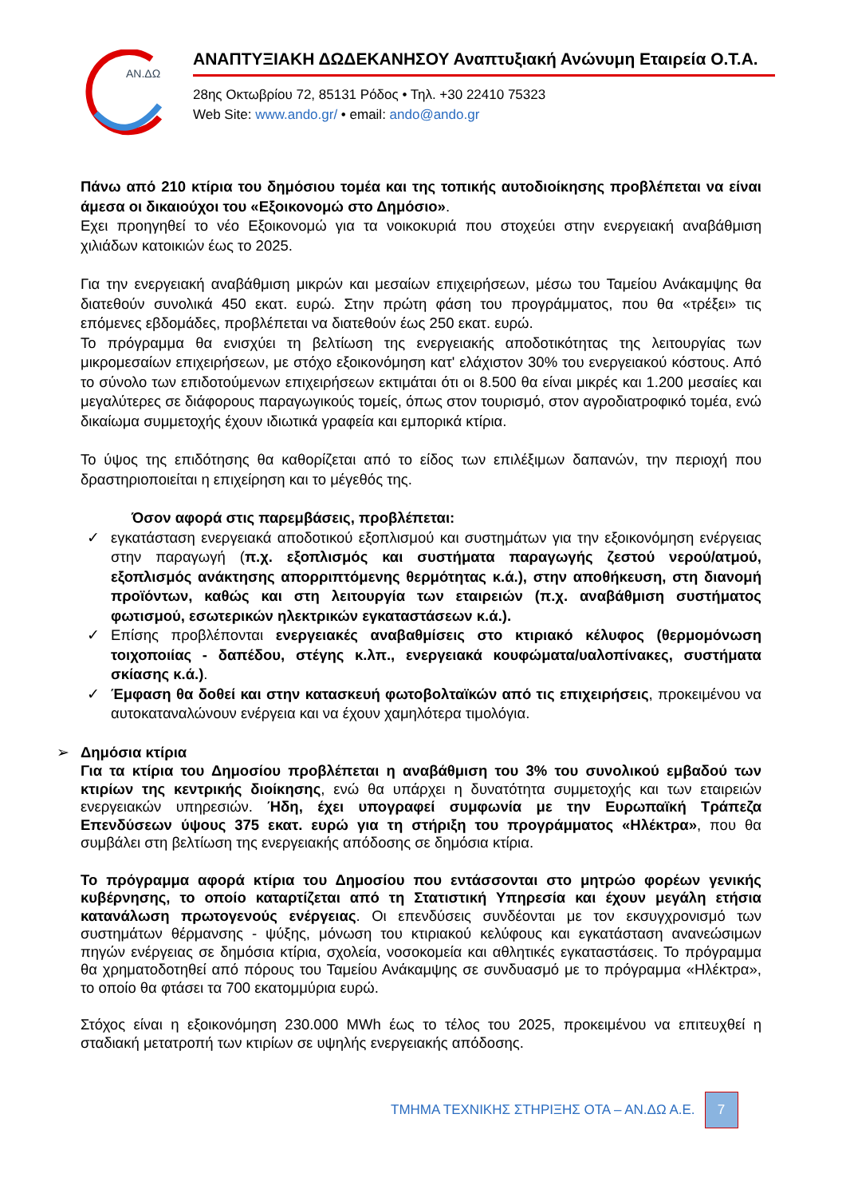ΑΝ.ΔΩ
ΑΝΑΠΤΥΞΙΑΚΗ ΔΩΔΕΚΑΝΗΣΟΥ Αναπτυξιακή Ανώνυμη Εταιρεία Ο.Τ.Α.
28ης Οκτωβρίου 72, 85131 Ρόδος • Τηλ. +30 22410 75323
Web Site: www.ando.gr/ • email: ando@ando.gr
Πάνω από 210 κτίρια του δημόσιου τομέα και της τοπικής αυτοδιοίκησης προβλέπεται να είναι άμεσα οι δικαιούχοι του «Εξοικονομώ στο Δημόσιο».
Εχει προηγηθεί το νέο Εξοικονομώ για τα νοικοκυριά που στοχεύει στην ενεργειακή αναβάθμιση χιλιάδων κατοικιών έως το 2025.
Για την ενεργειακή αναβάθμιση μικρών και μεσαίων επιχειρήσεων, μέσω του Ταμείου Ανάκαμψης θα διατεθούν συνολικά 450 εκατ. ευρώ. Στην πρώτη φάση του προγράμματος, που θα «τρέξει» τις επόμενες εβδομάδες, προβλέπεται να διατεθούν έως 250 εκατ. ευρώ.
Το πρόγραμμα θα ενισχύει τη βελτίωση της ενεργειακής αποδοτικότητας της λειτουργίας των μικρομεσαίων επιχειρήσεων, με στόχο εξοικονόμηση κατ' ελάχιστον 30% του ενεργειακού κόστους. Από το σύνολο των επιδοτούμενων επιχειρήσεων εκτιμάται ότι οι 8.500 θα είναι μικρές και 1.200 μεσαίες και μεγαλύτερες σε διάφορους παραγωγικούς τομείς, όπως στον τουρισμό, στον αγροδιατροφικό τομέα, ενώ δικαίωμα συμμετοχής έχουν ιδιωτικά γραφεία και εμπορικά κτίρια.
Το ύψος της επιδότησης θα καθορίζεται από το είδος των επιλέξιμων δαπανών, την περιοχή που δραστηριοποιείται η επιχείρηση και το μέγεθός της.
Όσον αφορά στις παρεμβάσεις, προβλέπεται:
✓ εγκατάσταση ενεργειακά αποδοτικού εξοπλισμού και συστημάτων για την εξοικονόμηση ενέργειας στην παραγωγή (π.χ. εξοπλισμός και συστήματα παραγωγής ζεστού νερού/ατμού, εξοπλισμός ανάκτησης απορριπτόμενης θερμότητας κ.ά.), στην αποθήκευση, στη διανομή προϊόντων, καθώς και στη λειτουργία των εταιρειών (π.χ. αναβάθμιση συστήματος φωτισμού, εσωτερικών ηλεκτρικών εγκαταστάσεων κ.ά.).
✓ Επίσης προβλέπονται ενεργειακές αναβαθμίσεις στο κτιριακό κέλυφος (θερμομόνωση τοιχοποιίας - δαπέδου, στέγης κ.λπ., ενεργειακά κουφώματα/υαλοπίνακες, συστήματα σκίασης κ.ά.).
✓ Έμφαση θα δοθεί και στην κατασκευή φωτοβολταϊκών από τις επιχειρήσεις, προκειμένου να αυτοκαταναλώνουν ενέργεια και να έχουν χαμηλότερα τιμολόγια.
➢ Δημόσια κτίρια
Για τα κτίρια του Δημοσίου προβλέπεται η αναβάθμιση του 3% του συνολικού εμβαδού των κτιρίων της κεντρικής διοίκησης, ενώ θα υπάρχει η δυνατότητα συμμετοχής και των εταιρειών ενεργειακών υπηρεσιών. Ήδη, έχει υπογραφεί συμφωνία με την Ευρωπαϊκή Τράπεζα Επενδύσεων ύψους 375 εκατ. ευρώ για τη στήριξη του προγράμματος «Ηλέκτρα», που θα συμβάλει στη βελτίωση της ενεργειακής απόδοσης σε δημόσια κτίρια.
Το πρόγραμμα αφορά κτίρια του Δημοσίου που εντάσσονται στο μητρώο φορέων γενικής κυβέρνησης, το οποίο καταρτίζεται από τη Στατιστική Υπηρεσία και έχουν μεγάλη ετήσια κατανάλωση πρωτογενούς ενέργειας. Οι επενδύσεις συνδέονται με τον εκσυγχρονισμό των συστημάτων θέρμανσης - ψύξης, μόνωση του κτιριακού κελύφους και εγκατάσταση ανανεώσιμων πηγών ενέργειας σε δημόσια κτίρια, σχολεία, νοσοκομεία και αθλητικές εγκαταστάσεις. Το πρόγραμμα θα χρηματοδοτηθεί από πόρους του Ταμείου Ανάκαμψης σε συνδυασμό με το πρόγραμμα «Ηλέκτρα», το οποίο θα φτάσει τα 700 εκατομμύρια ευρώ.
Στόχος είναι η εξοικονόμηση 230.000 MWh έως το τέλος του 2025, προκειμένου να επιτευχθεί η σταδιακή μετατροπή των κτιρίων σε υψηλής ενεργειακής απόδοσης.
ΤΜΗΜΑ ΤΕΧΝΙΚΗΣ ΣΤΗΡΙΞΗΣ ΟΤΑ – ΑΝ.ΔΩ Α.Ε.
7